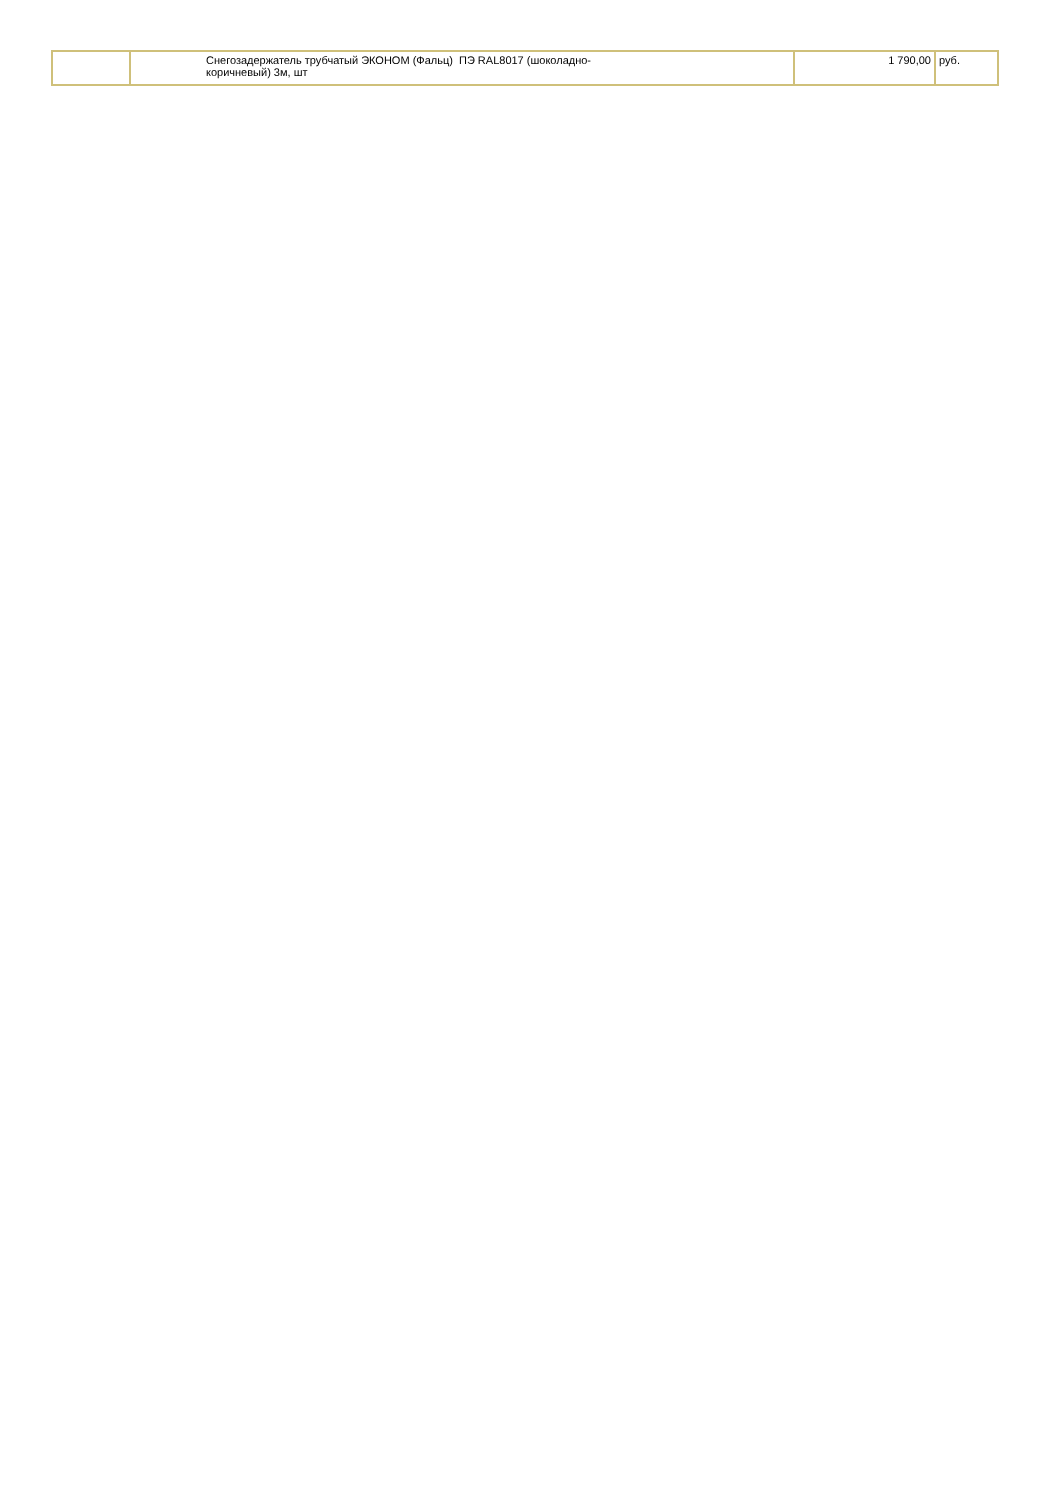| | Снегозадержатель трубчатый ЭКОНОМ (Фальц) ПЭ RAL8017 (шоколадно- коричневый) 3м, шт | 1 790,00 | руб. |